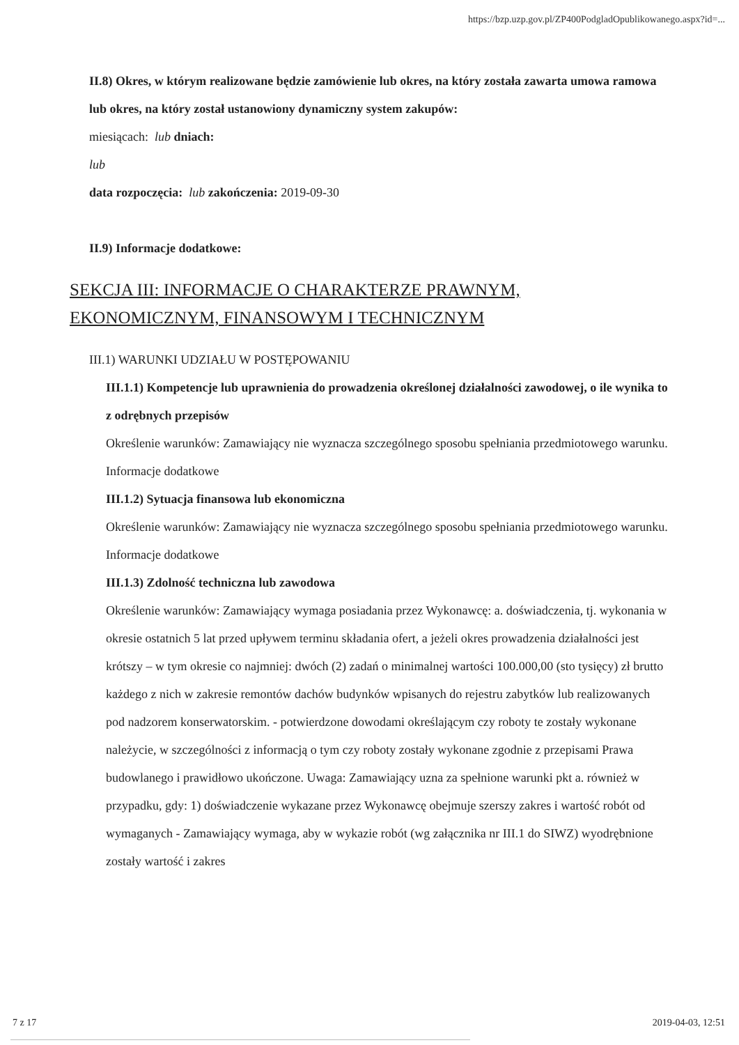https://bzp.uzp.gov.pl/ZP400PodgladOpublikowanego.aspx?id=...
II.8) Okres, w którym realizowane będzie zamówienie lub okres, na który została zawarta umowa ramowa lub okres, na który został ustanowiony dynamiczny system zakupów:
miesiącach: lub dniach:
lub
data rozpoczęcia: lub zakończenia: 2019-09-30
II.9) Informacje dodatkowe:
SEKCJA III: INFORMACJE O CHARAKTERZE PRAWNYM, EKONOMICZNYM, FINANSOWYM I TECHNICZNYM
III.1) WARUNKI UDZIAŁU W POSTĘPOWANIU
III.1.1) Kompetencje lub uprawnienia do prowadzenia określonej działalności zawodowej, o ile wynika to z odrębnych przepisów
Określenie warunków: Zamawiający nie wyznacza szczególnego sposobu spełniania przedmiotowego warunku.
Informacje dodatkowe
III.1.2) Sytuacja finansowa lub ekonomiczna
Określenie warunków: Zamawiający nie wyznacza szczególnego sposobu spełniania przedmiotowego warunku.
Informacje dodatkowe
III.1.3) Zdolność techniczna lub zawodowa
Określenie warunków: Zamawiający wymaga posiadania przez Wykonawcę: a. doświadczenia, tj. wykonania w okresie ostatnich 5 lat przed upływem terminu składania ofert, a jeżeli okres prowadzenia działalności jest krótszy – w tym okresie co najmniej: dwóch (2) zadań o minimalnej wartości 100.000,00 (sto tysięcy) zł brutto każdego z nich w zakresie remontów dachów budynków wpisanych do rejestru zabytków lub realizowanych pod nadzorem konserwatorskim. - potwierdzone dowodami określającym czy roboty te zostały wykonane należycie, w szczególności z informacją o tym czy roboty zostały wykonane zgodnie z przepisami Prawa budowlanego i prawidłowo ukończone. Uwaga: Zamawiający uzna za spełnione warunki pkt a. również w przypadku, gdy: 1) doświadczenie wykazane przez Wykonawcę obejmuje szerszy zakres i wartość robót od wymaganych - Zamawiający wymaga, aby w wykazie robót (wg załącznika nr III.1 do SIWZ) wyodrębnione zostały wartość i zakres
7 z 17 2019-04-03, 12:51